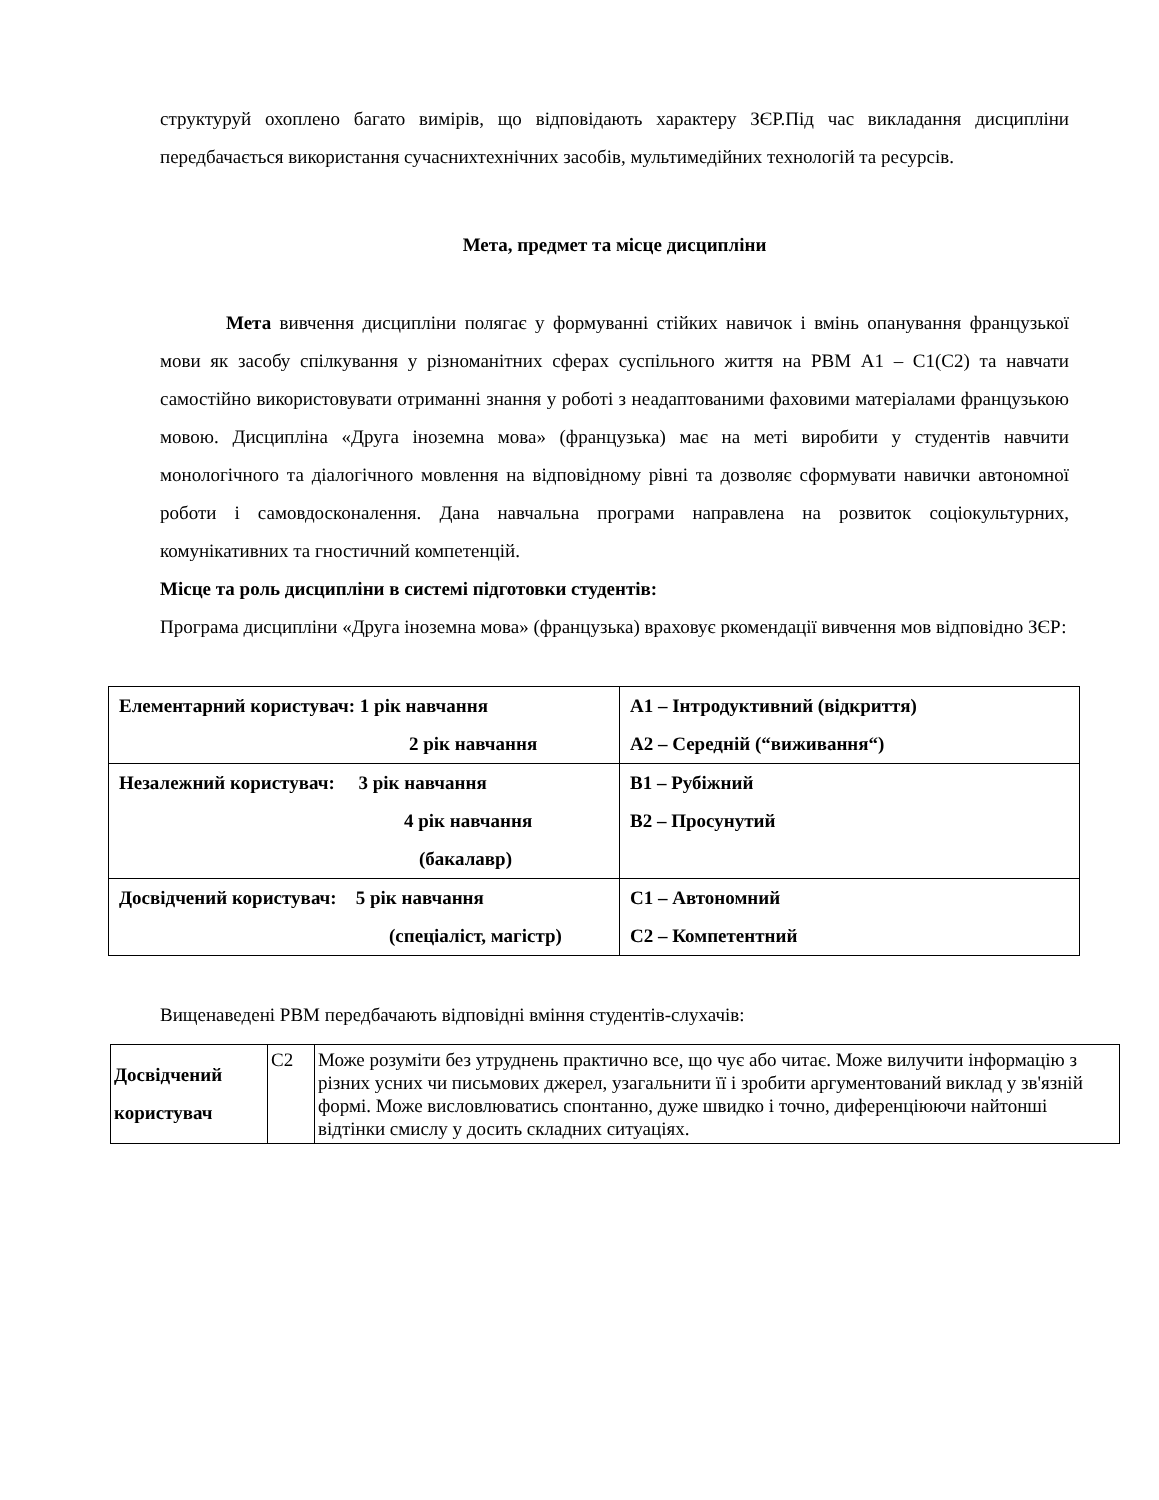структуруй охоплено багато вимірів, що відповідають характеру ЗЄР.Під час викладання дисципліни передбачається використання сучаснихтехнічних засобів, мультимедійних технологій та ресурсів.
Мета, предмет та місце дисципліни
Мета вивчення дисципліни полягає у формуванні стійких навичок і вмінь опанування французької мови як засобу спілкування у різноманітних сферах суспільного життя на РВМ А1 – С1(С2) та навчати самостійно використовувати отриманні знання у роботі з неадаптованими фаховими матеріалами французькою мовою. Дисципліна «Друга іноземна мова» (французька) має на меті виробити у студентів навчити монологічного та діалогічного мовлення на відповідному рівні та дозволяє сформувати навички автономної роботи і самовдосконалення. Дана навчальна програми направлена на розвиток соціокультурних, комунікативних та гностичний компетенцій.
Місце та роль дисципліни в системі підготовки студентів:
Програма дисципліни «Друга іноземна мова» (французька) враховує ркомендації вивчення мов відповідно ЗЄР:
| Елементарний користувач: 1 рік навчання 2 рік навчання | А1 – Інтродуктивний (відкриття) А2 – Середній (“виживання“) |
| Незалежний користувач: 3 рік навчання 4 рік навчання (бакалавр) | В1 – Рубіжний В2 – Просунутий |
| Досвідчений користувач: 5 рік навчання (спеціаліст, магістр) | С1 – Автономний С2 – Компетентний |
Вищенаведені РВМ передбачають відповідні вміння студентів-слухачів:
| Досвідчений користувач | С2 | Може розуміти без утруднень практично все, що чує або читає. Може вилучити інформацію з різних усних чи письмових джерел, узагальнити її і зробити аргументований виклад у зв'язній формі. Може висловлюватись спонтанно, дуже швидко і точно, диференціюючи найтонші відтінки смислу у досить складних ситуаціях. |